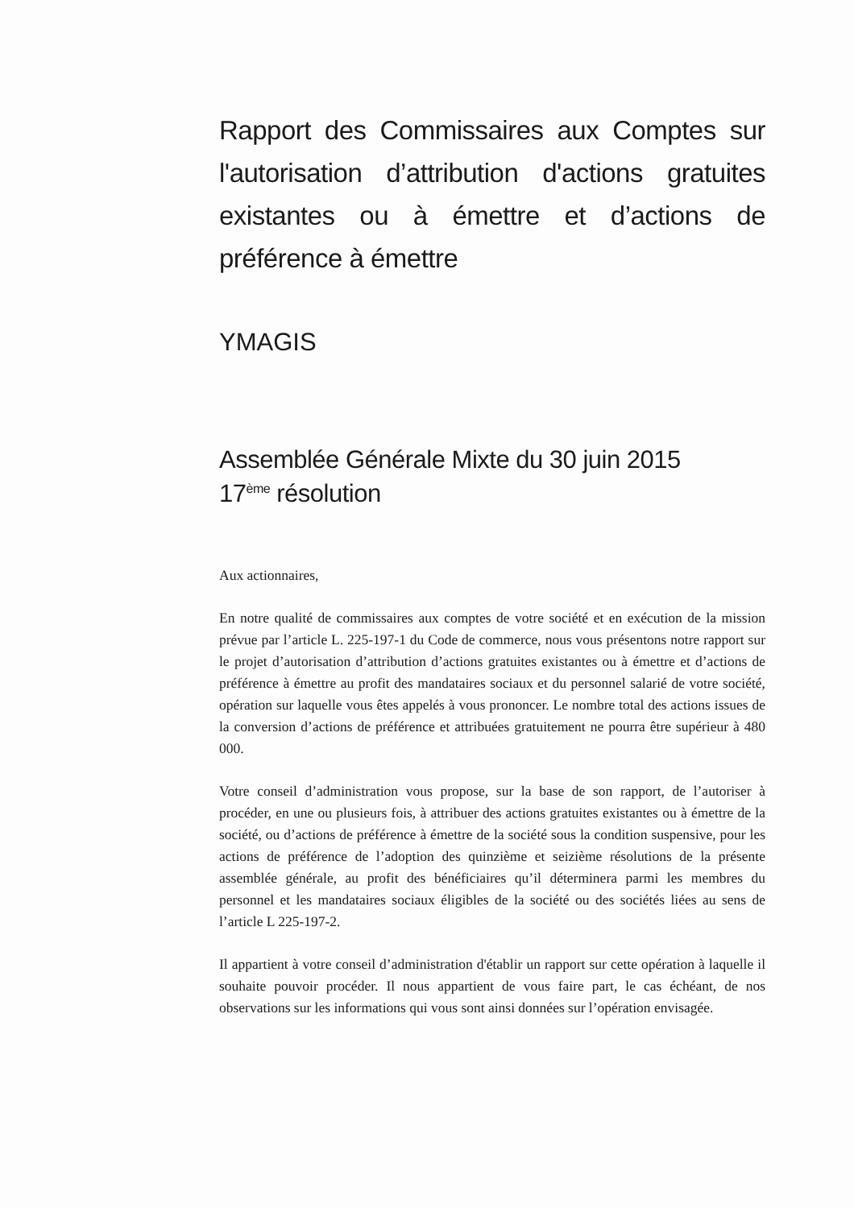Rapport des Commissaires aux Comptes sur l'autorisation d’attribution d'actions gratuites existantes ou à émettre et d’actions de préférence à émettre
YMAGIS
Assemblée Générale Mixte du 30 juin 2015
17<sup>ème</sup> résolution
Aux actionnaires,
En notre qualité de commissaires aux comptes de votre société et en exécution de la mission prévue par l’article L. 225-197-1 du Code de commerce, nous vous présentons notre rapport sur le projet d’autorisation d’attribution d’actions gratuites existantes ou à émettre et d’actions de préférence à émettre au profit des mandataires sociaux et du personnel salarié de votre société, opération sur laquelle vous êtes appelés à vous prononcer. Le nombre total des actions issues de la conversion d’actions de préférence et attribuées gratuitement ne pourra être supérieur à 480 000.
Votre conseil d’administration vous propose, sur la base de son rapport, de l’autoriser à procéder, en une ou plusieurs fois, à attribuer des actions gratuites existantes ou à émettre de la société, ou d’actions de préférence à émettre de la société sous la condition suspensive, pour les actions de préférence de l’adoption des quinzième et seizième résolutions de la présente assemblée générale, au profit des bénéficiaires qu’il déterminera parmi les membres du personnel et les mandataires sociaux éligibles de la société ou des sociétés liées au sens de l’article L 225-197-2.
Il appartient à votre conseil d’administration d'établir un rapport sur cette opération à laquelle il souhaite pouvoir procéder. Il nous appartient de vous faire part, le cas échéant, de nos observations sur les informations qui vous sont ainsi données sur l’opération envisagée.